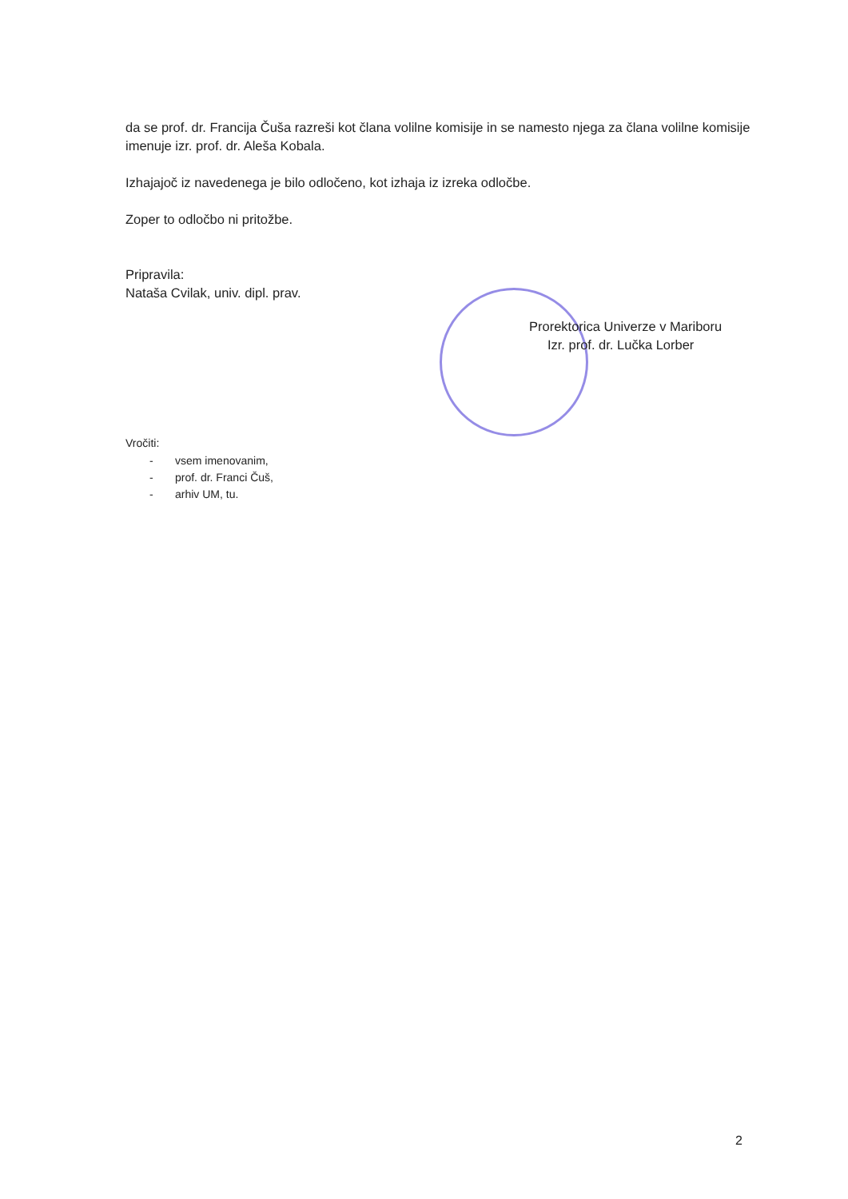da se prof. dr. Francija Čuša razreši kot člana volilne komisije in se namesto njega za člana volilne komisije imenuje izr. prof. dr. Aleša Kobala.
Izhajajoč iz navedenega je bilo odločeno, kot izhaja iz izreka odločbe.
Zoper to odločbo ni pritožbe.
Pripravila:
Nataša Cvilak, univ. dipl. prav.
Prorektorica Univerze v Mariboru
Izr. prof. dr. Lučka Lorber
Vročiti:
- vsem imenovanim,
- prof. dr. Franci Čuš,
- arhiv UM, tu.
2